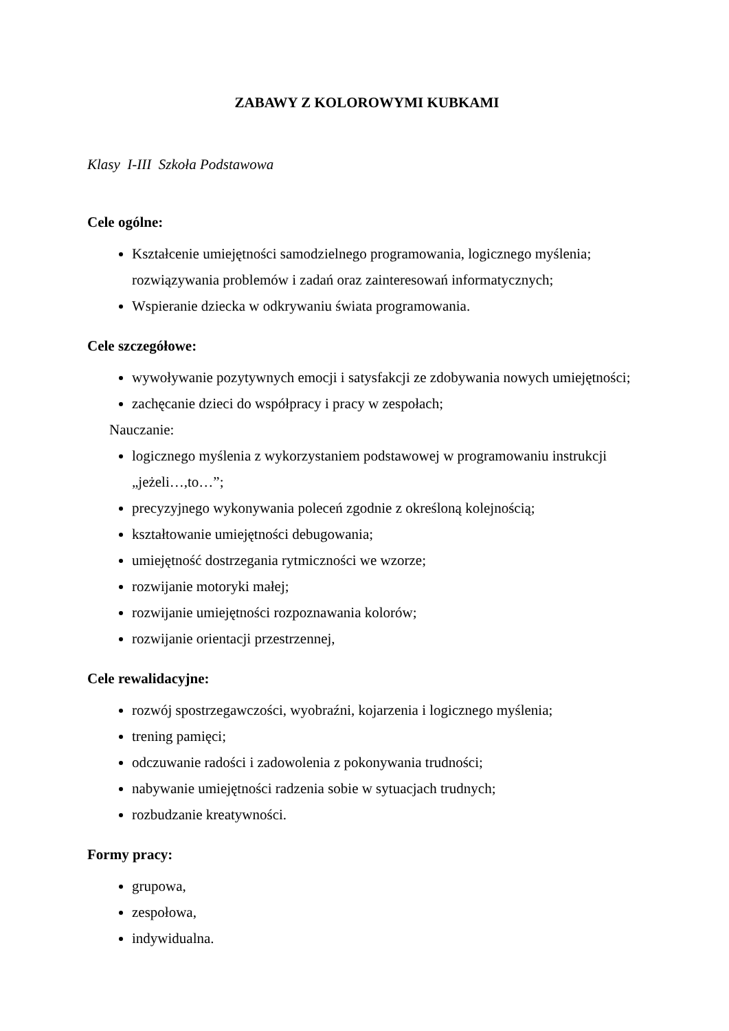ZABAWY Z KOLOROWYMI KUBKAMI
Klasy I-III Szkoła Podstawowa
Cele ogólne:
Kształcenie umiejętności samodzielnego programowania, logicznego myślenia; rozwiązywania problemów i zadań oraz zainteresowań informatycznych;
Wspieranie dziecka w odkrywaniu świata programowania.
Cele szczegółowe:
wywoływanie pozytywnych emocji i satysfakcji ze zdobywania nowych umiejętności;
zachęcanie dzieci do współpracy i pracy w zespołach;
Nauczanie:
logicznego myślenia z wykorzystaniem podstawowej w programowaniu instrukcji „jeżeli…,to…”;
precyzyjnego wykonywania poleceń zgodnie z określoną kolejnością;
kształtowanie umiejętności debugowania;
umiejętność dostrzegania rytmiczności we wzorze;
rozwijanie motoryki małej;
rozwijanie umiejętności rozpoznawania kolorów;
rozwijanie orientacji przestrzennej,
Cele rewalidacyjne:
rozwój spostrzegawczości, wyobraźni, kojarzenia i logicznego myślenia;
trening pamięci;
odczuwanie radości i zadowolenia z pokonywania trudności;
nabywanie umiejętności radzenia sobie w sytuacjach trudnych;
rozbudzanie kreatywności.
Formy pracy:
grupowa,
zespołowa,
indywidualna.